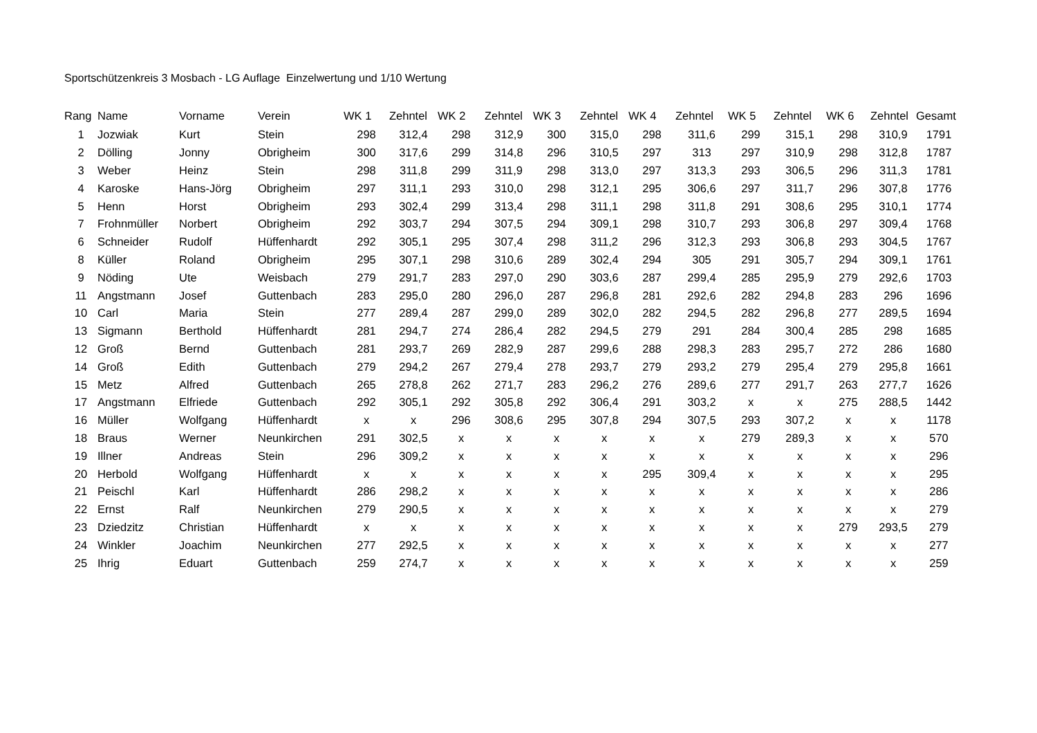Sportschützenkreis 3 Mosbach - LG Auflage Einzelwertung und 1/10 Wertung
| Rang | Name | Vorname | Verein | WK 1 | Zehntel | WK 2 | Zehntel | WK 3 | Zehntel | WK 4 | Zehntel | WK 5 | Zehntel | WK 6 | Zehntel | Gesamt |
| --- | --- | --- | --- | --- | --- | --- | --- | --- | --- | --- | --- | --- | --- | --- | --- | --- |
| 1 | Jozwiak | Kurt | Stein | 298 | 312,4 | 298 | 312,9 | 300 | 315,0 | 298 | 311,6 | 299 | 315,1 | 298 | 310,9 | 1791 |
| 2 | Dölling | Jonny | Obrigheim | 300 | 317,6 | 299 | 314,8 | 296 | 310,5 | 297 | 313 | 297 | 310,9 | 298 | 312,8 | 1787 |
| 3 | Weber | Heinz | Stein | 298 | 311,8 | 299 | 311,9 | 298 | 313,0 | 297 | 313,3 | 293 | 306,5 | 296 | 311,3 | 1781 |
| 4 | Karoske | Hans-Jörg | Obrigheim | 297 | 311,1 | 293 | 310,0 | 298 | 312,1 | 295 | 306,6 | 297 | 311,7 | 296 | 307,8 | 1776 |
| 5 | Henn | Horst | Obrigheim | 293 | 302,4 | 299 | 313,4 | 298 | 311,1 | 298 | 311,8 | 291 | 308,6 | 295 | 310,1 | 1774 |
| 7 | Frohnmüller | Norbert | Obrigheim | 292 | 303,7 | 294 | 307,5 | 294 | 309,1 | 298 | 310,7 | 293 | 306,8 | 297 | 309,4 | 1768 |
| 6 | Schneider | Rudolf | Hüffenhardt | 292 | 305,1 | 295 | 307,4 | 298 | 311,2 | 296 | 312,3 | 293 | 306,8 | 293 | 304,5 | 1767 |
| 8 | Küller | Roland | Obrigheim | 295 | 307,1 | 298 | 310,6 | 289 | 302,4 | 294 | 305 | 291 | 305,7 | 294 | 309,1 | 1761 |
| 9 | Nöding | Ute | Weisbach | 279 | 291,7 | 283 | 297,0 | 290 | 303,6 | 287 | 299,4 | 285 | 295,9 | 279 | 292,6 | 1703 |
| 11 | Angstmann | Josef | Guttenbach | 283 | 295,0 | 280 | 296,0 | 287 | 296,8 | 281 | 292,6 | 282 | 294,8 | 283 | 296 | 1696 |
| 10 | Carl | Maria | Stein | 277 | 289,4 | 287 | 299,0 | 289 | 302,0 | 282 | 294,5 | 282 | 296,8 | 277 | 289,5 | 1694 |
| 13 | Sigmann | Berthold | Hüffenhardt | 281 | 294,7 | 274 | 286,4 | 282 | 294,5 | 279 | 291 | 284 | 300,4 | 285 | 298 | 1685 |
| 12 | Groß | Bernd | Guttenbach | 281 | 293,7 | 269 | 282,9 | 287 | 299,6 | 288 | 298,3 | 283 | 295,7 | 272 | 286 | 1680 |
| 14 | Groß | Edith | Guttenbach | 279 | 294,2 | 267 | 279,4 | 278 | 293,7 | 279 | 293,2 | 279 | 295,4 | 279 | 295,8 | 1661 |
| 15 | Metz | Alfred | Guttenbach | 265 | 278,8 | 262 | 271,7 | 283 | 296,2 | 276 | 289,6 | 277 | 291,7 | 263 | 277,7 | 1626 |
| 17 | Angstmann | Elfriede | Guttenbach | 292 | 305,1 | 292 | 305,8 | 292 | 306,4 | 291 | 303,2 | x | x | 275 | 288,5 | 1442 |
| 16 | Müller | Wolfgang | Hüffenhardt | x | x | 296 | 308,6 | 295 | 307,8 | 294 | 307,5 | 293 | 307,2 | x | x | 1178 |
| 18 | Braus | Werner | Neunkirchen | 291 | 302,5 | x | x | x | x | x | x | 279 | 289,3 | x | x | 570 |
| 19 | Illner | Andreas | Stein | 296 | 309,2 | x | x | x | x | x | x | x | x | x | x | 296 |
| 20 | Herbold | Wolfgang | Hüffenhardt | x | x | x | x | x | x | 295 | 309,4 | x | x | x | x | 295 |
| 21 | Peischl | Karl | Hüffenhardt | 286 | 298,2 | x | x | x | x | x | x | x | x | x | x | 286 |
| 22 | Ernst | Ralf | Neunkirchen | 279 | 290,5 | x | x | x | x | x | x | x | x | x | x | 279 |
| 23 | Dziedzitz | Christian | Hüffenhardt | x | x | x | x | x | x | x | x | x | x | 279 | 293,5 | 279 |
| 24 | Winkler | Joachim | Neunkirchen | 277 | 292,5 | x | x | x | x | x | x | x | x | x | x | 277 |
| 25 | Ihrig | Eduart | Guttenbach | 259 | 274,7 | x | x | x | x | x | x | x | x | x | x | 259 |